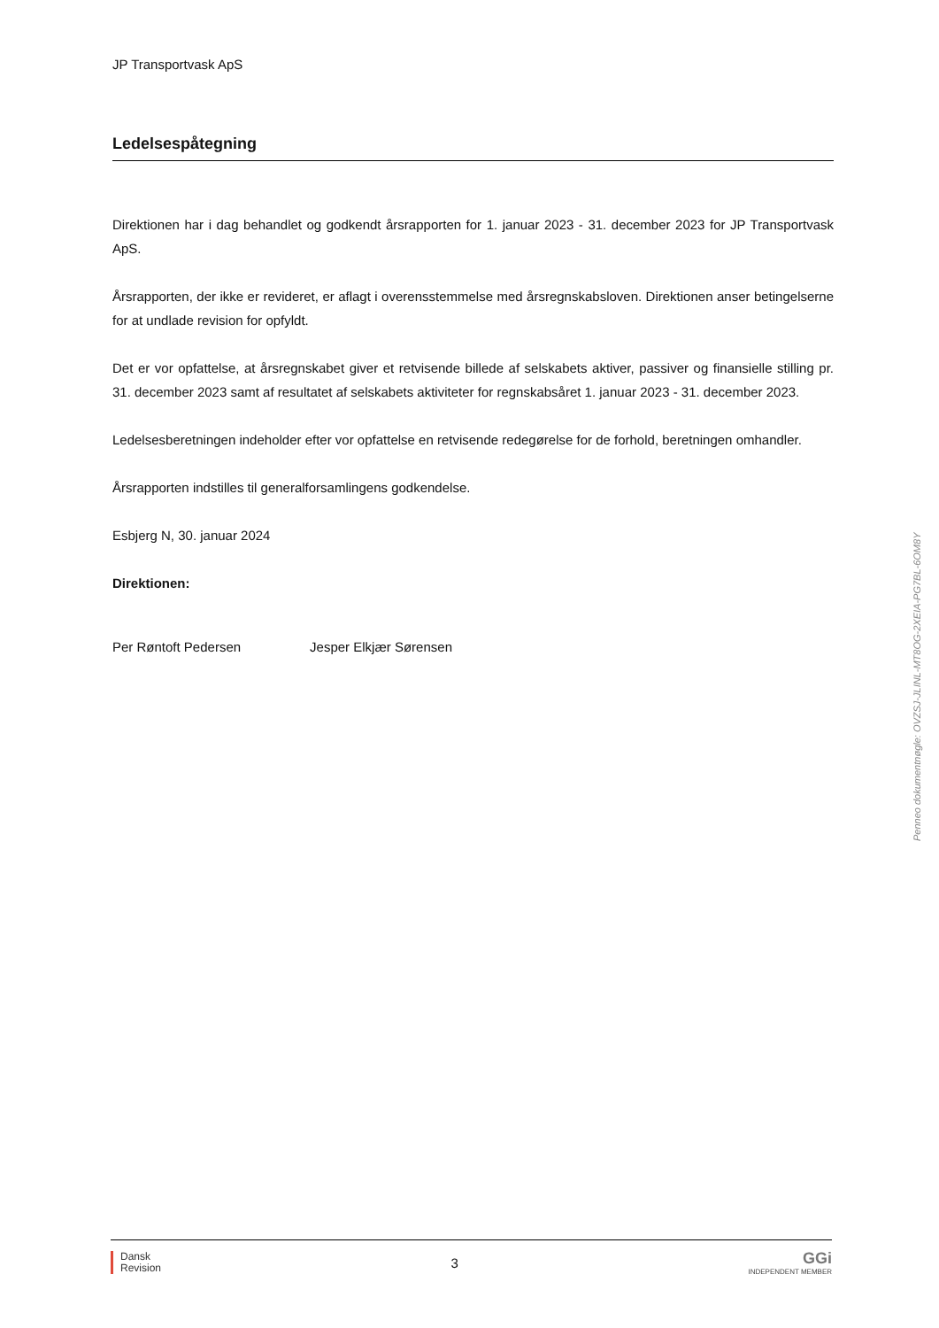JP Transportvask ApS
Ledelsespåtegning
Direktionen har i dag behandlet og godkendt årsrapporten for 1. januar 2023 - 31. december 2023 for JP Transportvask ApS.
Årsrapporten, der ikke er revideret, er aflagt i overensstemmelse med årsregnskabsloven. Direktionen anser betingelserne for at undlade revision for opfyldt.
Det er vor opfattelse, at årsregnskabet giver et retvisende billede af selskabets aktiver, passiver og finansielle stilling pr. 31. december 2023 samt af resultatet af selskabets aktiviteter for regnskabsåret 1. januar 2023 - 31. december 2023.
Ledelsesberetningen indeholder efter vor opfattelse en retvisende redegørelse for de forhold, beretningen omhandler.
Årsrapporten indstilles til generalforsamlingens godkendelse.
Esbjerg N, 30. januar 2024
Direktionen:
Per Røntoft Pedersen Jesper Elkjær Sørensen
Penneo dokumentnøgle: OVZSJ-JLINL-MT8OG-2XEIA-PG7BL-6OM8Y
Dansk
Revision
3
GGi
INDEPENDENT MEMBER